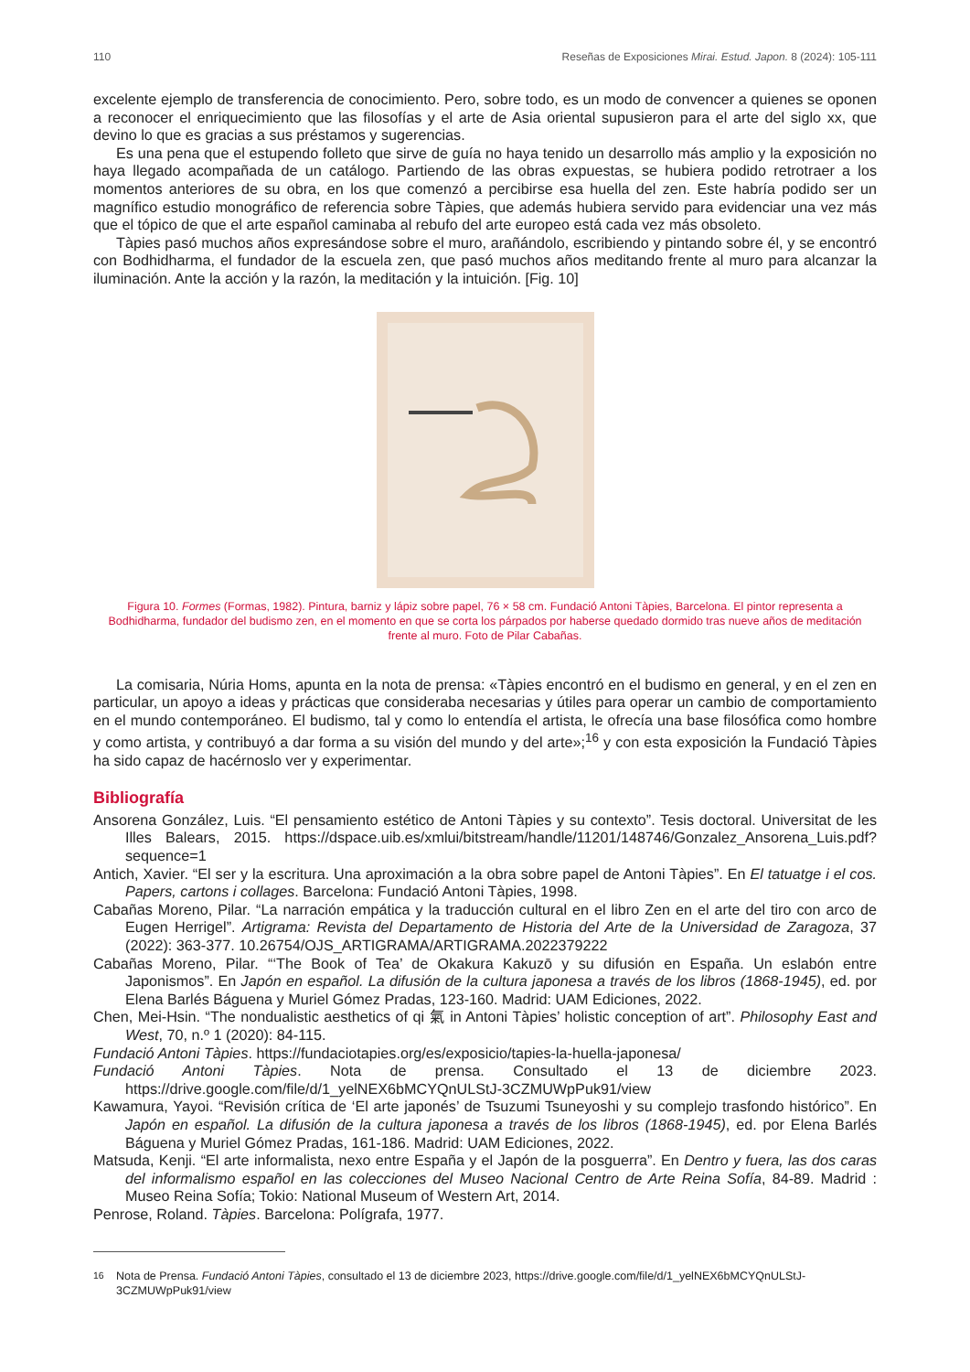110 Reseñas de Exposiciones Mirai. Estud. Japon. 8 (2024): 105-111
excelente ejemplo de transferencia de conocimiento. Pero, sobre todo, es un modo de convencer a quienes se oponen a reconocer el enriquecimiento que las filosofías y el arte de Asia oriental supusieron para el arte del siglo xx, que devino lo que es gracias a sus préstamos y sugerencias.
Es una pena que el estupendo folleto que sirve de guía no haya tenido un desarrollo más amplio y la exposición no haya llegado acompañada de un catálogo. Partiendo de las obras expuestas, se hubiera podido retrotraer a los momentos anteriores de su obra, en los que comenzó a percibirse esa huella del zen. Este habría podido ser un magnífico estudio monográfico de referencia sobre Tàpies, que además hubiera servido para evidenciar una vez más que el tópico de que el arte español caminaba al rebufo del arte europeo está cada vez más obsoleto.
Tàpies pasó muchos años expresándose sobre el muro, arañándolo, escribiendo y pintando sobre él, y se encontró con Bodhidharma, el fundador de la escuela zen, que pasó muchos años meditando frente al muro para alcanzar la iluminación. Ante la acción y la razón, la meditación y la intuición. [Fig. 10]
Figura 10. Formes (Formas, 1982). Pintura, barniz y lápiz sobre papel, 76 × 58 cm. Fundació Antoni Tàpies, Barcelona. El pintor representa a Bodhidharma, fundador del budismo zen, en el momento en que se corta los párpados por haberse quedado dormido tras nueve años de meditación frente al muro. Foto de Pilar Cabañas.
La comisaria, Núria Homs, apunta en la nota de prensa: «Tàpies encontró en el budismo en general, y en el zen en particular, un apoyo a ideas y prácticas que consideraba necesarias y útiles para operar un cambio de comportamiento en el mundo contemporáneo. El budismo, tal y como lo entendía el artista, le ofrecía una base filosófica como hombre y como artista, y contribuyó a dar forma a su visión del mundo y del arte»;<sup>16</sup> y con esta exposición la Fundació Tàpies ha sido capaz de hacérnoslo ver y experimentar.
Bibliografía
Ansorena González, Luis. “El pensamiento estético de Antoni Tàpies y su contexto”. Tesis doctoral. Universitat de les Illes Balears, 2015. https://dspace.uib.es/xmlui/bitstream/handle/11201/148746/Gonzalez_Ansorena_Luis.pdf?sequence=1
Antich, Xavier. “El ser y la escritura. Una aproximación a la obra sobre papel de Antoni Tàpies”. En El tatuatge i el cos. Papers, cartons i collages. Barcelona: Fundació Antoni Tàpies, 1998.
Cabañas Moreno, Pilar. “La narración empática y la traducción cultural en el libro Zen en el arte del tiro con arco de Eugen Herrigel”. Artigrama: Revista del Departamento de Historia del Arte de la Universidad de Zaragoza, 37 (2022): 363-377. 10.26754/OJS_ARTIGRAMA/ARTIGRAMA.2022379222
Cabañas Moreno, Pilar. “‘The Book of Tea’ de Okakura Kakuzō y su difusión en España. Un eslabón entre Japonismos”. En Japón en español. La difusión de la cultura japonesa a través de los libros (1868-1945), ed. por Elena Barlés Báguena y Muriel Gómez Pradas, 123-160. Madrid: UAM Ediciones, 2022.
Chen, Mei-Hsin. “The nondualistic aesthetics of qi 氣 in Antoni Tàpies’ holistic conception of art”. Philosophy East and West, 70, n.º 1 (2020): 84-115.
Fundació Antoni Tàpies. https://fundaciotapies.org/es/exposicio/tapies-la-huella-japonesa/
Fundació Antoni Tàpies. Nota de prensa. Consultado el 13 de diciembre 2023. https://drive.google.com/file/d/1_yelNEX6bMCYQnULStJ-3CZMUWpPuk91/view
Kawamura, Yayoi. “Revisión crítica de ‘El arte japonés’ de Tsuzumi Tsuneyoshi y su complejo trasfondo histórico”. En Japón en español. La difusión de la cultura japonesa a través de los libros (1868-1945), ed. por Elena Barlés Báguena y Muriel Gómez Pradas, 161-186. Madrid: UAM Ediciones, 2022.
Matsuda, Kenji. “El arte informalista, nexo entre España y el Japón de la posguerra”. En Dentro y fuera, las dos caras del informalismo español en las colecciones del Museo Nacional Centro de Arte Reina Sofía, 84-89. Madrid : Museo Reina Sofía; Tokio: National Museum of Western Art, 2014.
Penrose, Roland. Tàpies. Barcelona: Polígrafa, 1977.
<sup>16</sup> Nota de Prensa. Fundació Antoni Tàpies, consultado el 13 de diciembre 2023, https://drive.google.com/file/d/1_yelNEX6bMCYQnULStJ-3CZMUWpPuk91/view